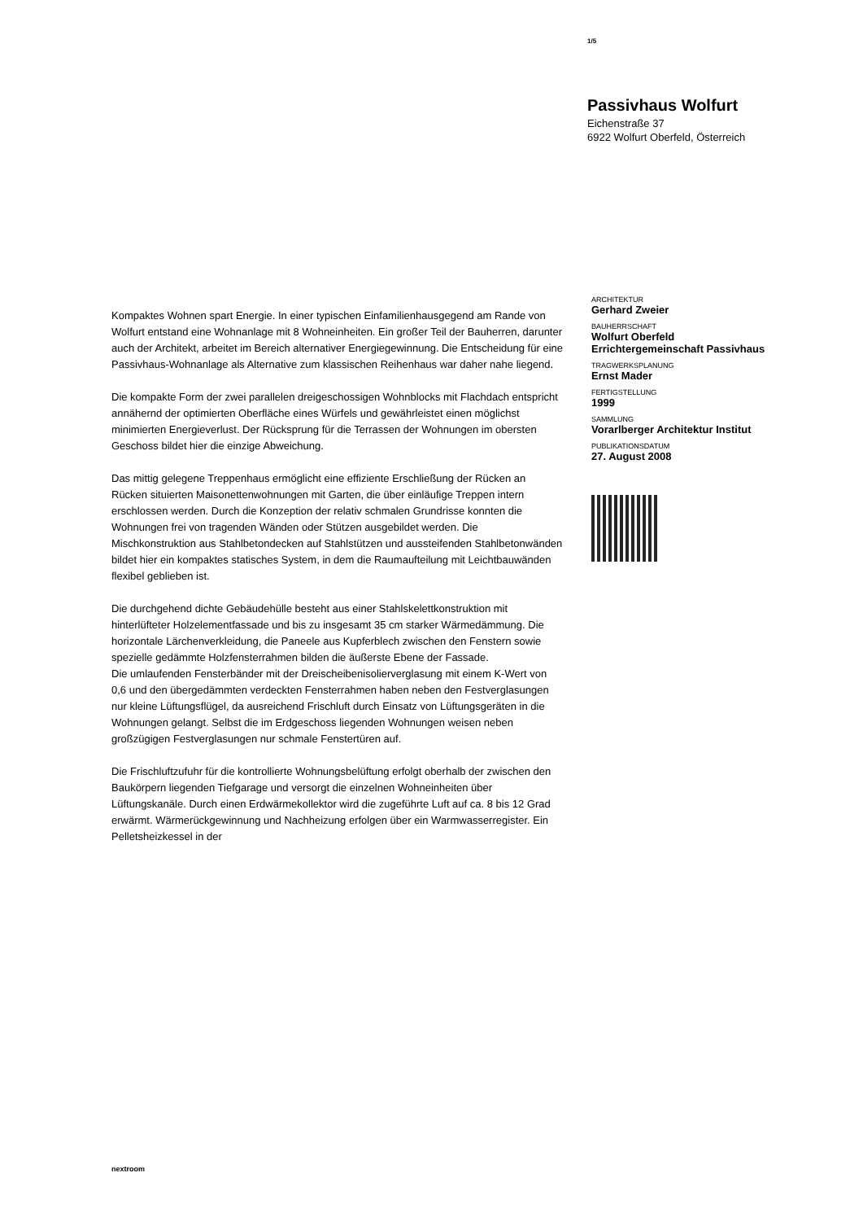1/5
Passivhaus Wolfurt
Eichenstraße 37
6922 Wolfurt Oberfeld, Österreich
Kompaktes Wohnen spart Energie. In einer typischen Einfamilienhausgegend am Rande von Wolfurt entstand eine Wohnanlage mit 8 Wohneinheiten. Ein großer Teil der Bauherren, darunter auch der Architekt, arbeitet im Bereich alternativer Energiegewinnung. Die Entscheidung für eine Passivhaus-Wohnanlage als Alternative zum klassischen Reihenhaus war daher nahe liegend.
Die kompakte Form der zwei parallelen dreigeschossigen Wohnblocks mit Flachdach entspricht annähernd der optimierten Oberfläche eines Würfels und gewährleistet einen möglichst minimierten Energieverlust. Der Rücksprung für die Terrassen der Wohnungen im obersten Geschoss bildet hier die einzige Abweichung.
Das mittig gelegene Treppenhaus ermöglicht eine effiziente Erschließung der Rücken an Rücken situierten Maisonettenwohnungen mit Garten, die über einläufige Treppen intern erschlossen werden. Durch die Konzeption der relativ schmalen Grundrisse konnten die Wohnungen frei von tragenden Wänden oder Stützen ausgebildet werden. Die Mischkonstruktion aus Stahlbetondecken auf Stahlstützen und aussteifenden Stahlbetonwänden bildet hier ein kompaktes statisches System, in dem die Raumaufteilung mit Leichtbauwänden flexibel geblieben ist.
Die durchgehend dichte Gebäudehülle besteht aus einer Stahlskelettkonstruktion mit hinterlüfteter Holzelementfassade und bis zu insgesamt 35 cm starker Wärmedämmung. Die horizontale Lärchenverkleidung, die Paneele aus Kupferblech zwischen den Fenstern sowie spezielle gedämmte Holzfensterrahmen bilden die äußerste Ebene der Fassade.
Die umlaufenden Fensterbänder mit der Dreischeibenisolierverglasung mit einem K-Wert von 0,6 und den übergedämmten verdeckten Fensterrahmen haben neben den Festverglasungen nur kleine Lüftungsflügel, da ausreichend Frischluft durch Einsatz von Lüftungsgeräten in die Wohnungen gelangt. Selbst die im Erdgeschoss liegenden Wohnungen weisen neben großzügigen Festverglasungen nur schmale Fenstertüren auf.
Die Frischluftzufuhr für die kontrollierte Wohnungsbelüftung erfolgt oberhalb der zwischen den Baukörpern liegenden Tiefgarage und versorgt die einzelnen Wohneinheiten über Lüftungskanäle. Durch einen Erdwärmekollektor wird die zugeführte Luft auf ca. 8 bis 12 Grad erwärmt. Wärmerückgewinnung und Nachheizung erfolgen über ein Warmwasserregister. Ein Pelletsheizkessel in der
ARCHITEKTUR
Gerhard Zweier
BAUHERRSCHAFT
Wolfurt Oberfeld
Errichtergemeinschaft Passivhaus
TRAGWERKSPLANUNG
Ernst Mader
FERTIGSTELLUNG
1999
SAMMLUNG
Vorarlberger Architektur Institut
PUBLIKATIONSDATUM
27. August 2008
nextroom